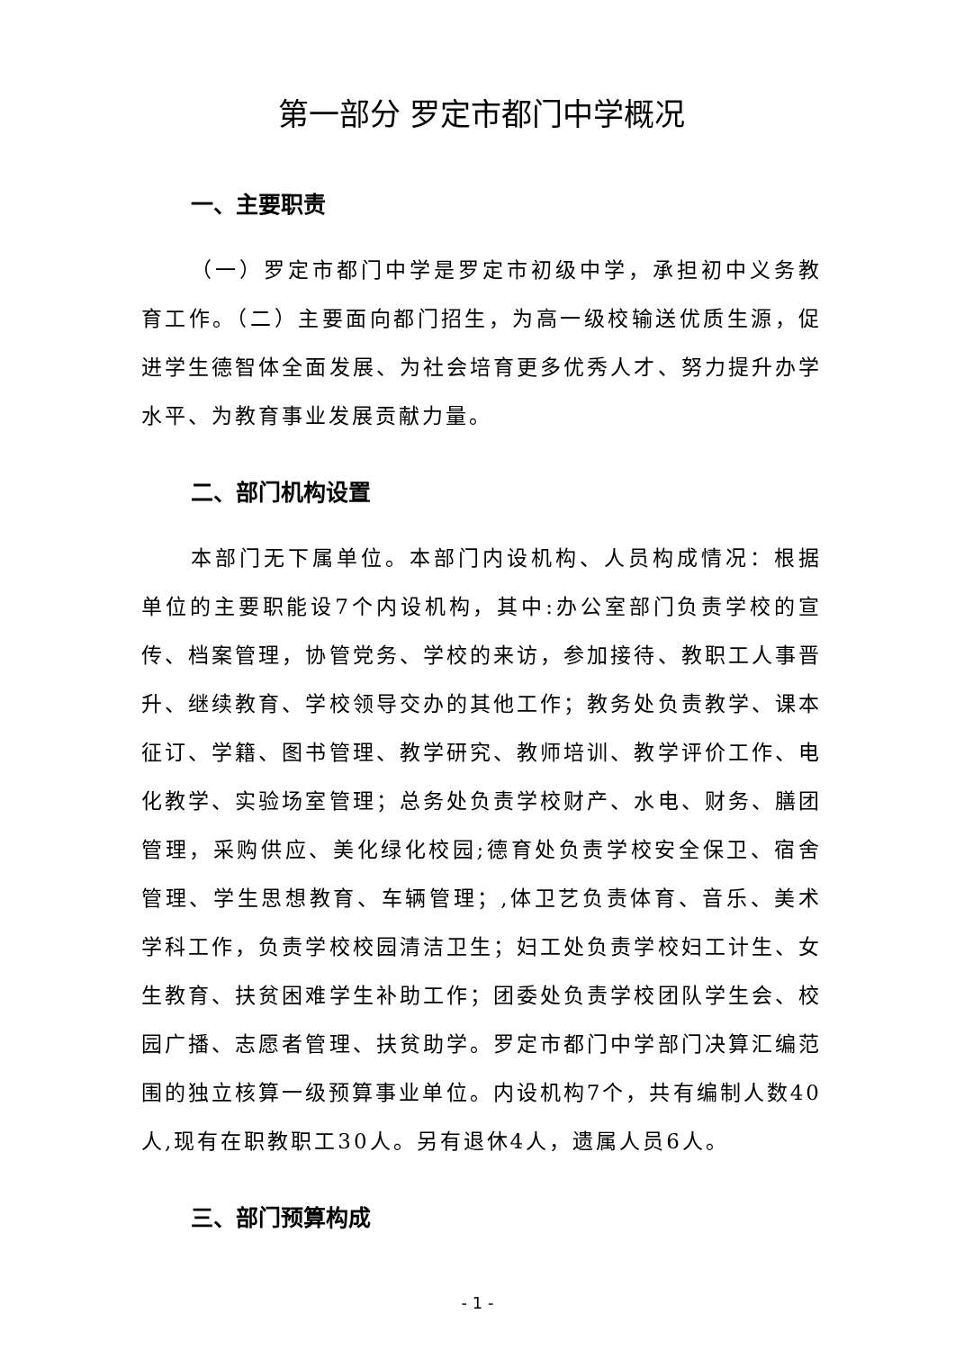第一部分 罗定市都门中学概况
一、主要职责
（一）罗定市都门中学是罗定市初级中学，承担初中义务教育工作。（二）主要面向都门招生，为高一级校输送优质生源，促进学生德智体全面发展、为社会培育更多优秀人才、努力提升办学水平、为教育事业发展贡献力量。
二、部门机构设置
本部门无下属单位。本部门内设机构、人员构成情况：根据单位的主要职能设7个内设机构，其中:办公室部门负责学校的宣传、档案管理，协管党务、学校的来访，参加接待、教职工人事晋升、继续教育、学校领导交办的其他工作；教务处负责教学、课本征订、学籍、图书管理、教学研究、教师培训、教学评价工作、电化教学、实验场室管理；总务处负责学校财产、水电、财务、膳团管理，采购供应、美化绿化校园;德育处负责学校安全保卫、宿舍管理、学生思想教育、车辆管理；,体卫艺负责体育、音乐、美术学科工作，负责学校校园清洁卫生；妇工处负责学校妇工计生、女生教育、扶贫困难学生补助工作；团委处负责学校团队学生会、校园广播、志愿者管理、扶贫助学。罗定市都门中学部门决算汇编范围的独立核算一级预算事业单位。内设机构7个，共有编制人数40人,现有在职教职工30人。另有退休4人，遗属人员6人。
三、部门预算构成
- 1 -